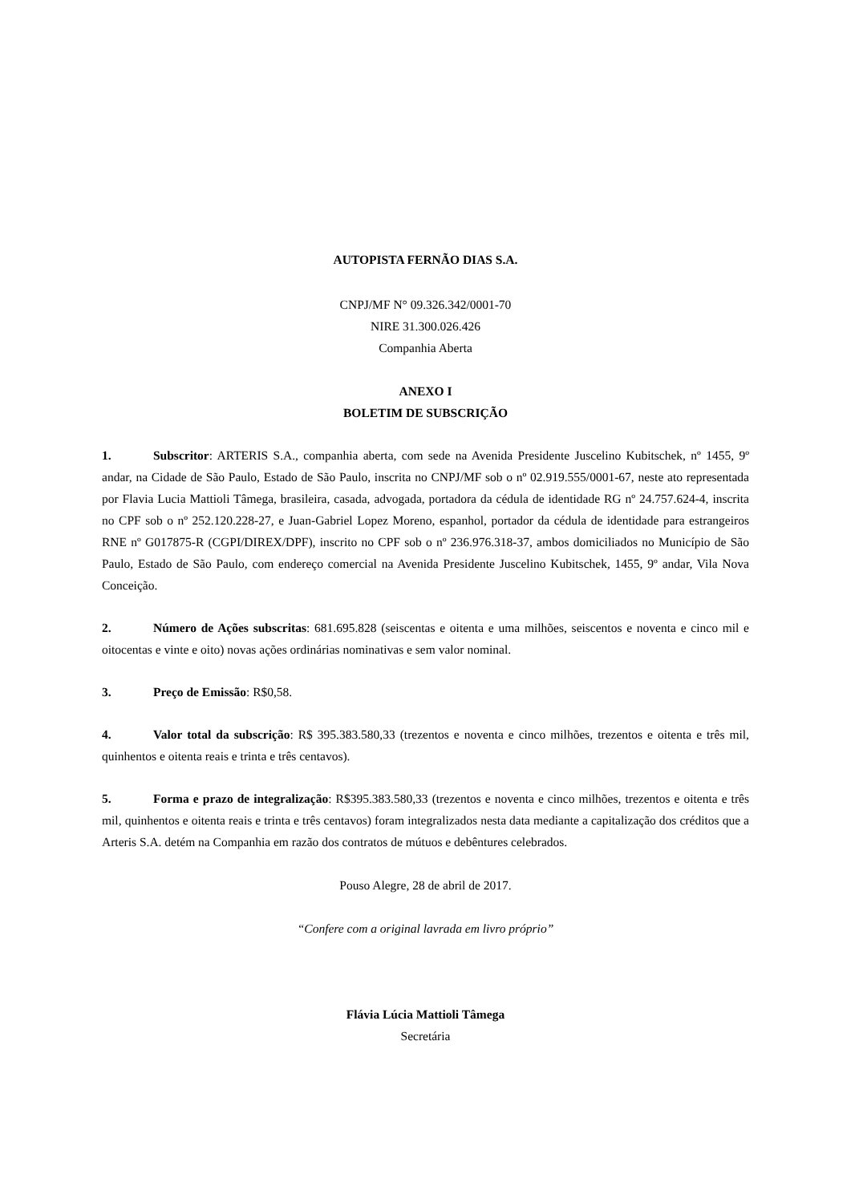AUTOPISTA FERNÃO DIAS S.A.
CNPJ/MF N° 09.326.342/0001-70
NIRE 31.300.026.426
Companhia Aberta
ANEXO I
BOLETIM DE SUBSCRIÇÃO
1. Subscritor: ARTERIS S.A., companhia aberta, com sede na Avenida Presidente Juscelino Kubitschek, nº 1455, 9º andar, na Cidade de São Paulo, Estado de São Paulo, inscrita no CNPJ/MF sob o nº 02.919.555/0001-67, neste ato representada por Flavia Lucia Mattioli Tâmega, brasileira, casada, advogada, portadora da cédula de identidade RG nº 24.757.624-4, inscrita no CPF sob o nº 252.120.228-27, e Juan-Gabriel Lopez Moreno, espanhol, portador da cédula de identidade para estrangeiros RNE nº G017875-R (CGPI/DIREX/DPF), inscrito no CPF sob o nº 236.976.318-37, ambos domiciliados no Município de São Paulo, Estado de São Paulo, com endereço comercial na Avenida Presidente Juscelino Kubitschek, 1455, 9º andar, Vila Nova Conceição.
2. Número de Ações subscritas: 681.695.828 (seiscentas e oitenta e uma milhões, seiscentos e noventa e cinco mil e oitocentas e vinte e oito) novas ações ordinárias nominativas e sem valor nominal.
3. Preço de Emissão: R$0,58.
4. Valor total da subscrição: R$ 395.383.580,33 (trezentos e noventa e cinco milhões, trezentos e oitenta e três mil, quinhentos e oitenta reais e trinta e três centavos).
5. Forma e prazo de integralização: R$395.383.580,33 (trezentos e noventa e cinco milhões, trezentos e oitenta e três mil, quinhentos e oitenta reais e trinta e três centavos) foram integralizados nesta data mediante a capitalização dos créditos que a Arteris S.A. detém na Companhia em razão dos contratos de mútuos e debêntures celebrados.
Pouso Alegre, 28 de abril de 2017.
“Confere com a original lavrada em livro próprio”
Flávia Lúcia Mattioli Tâmega
Secretária